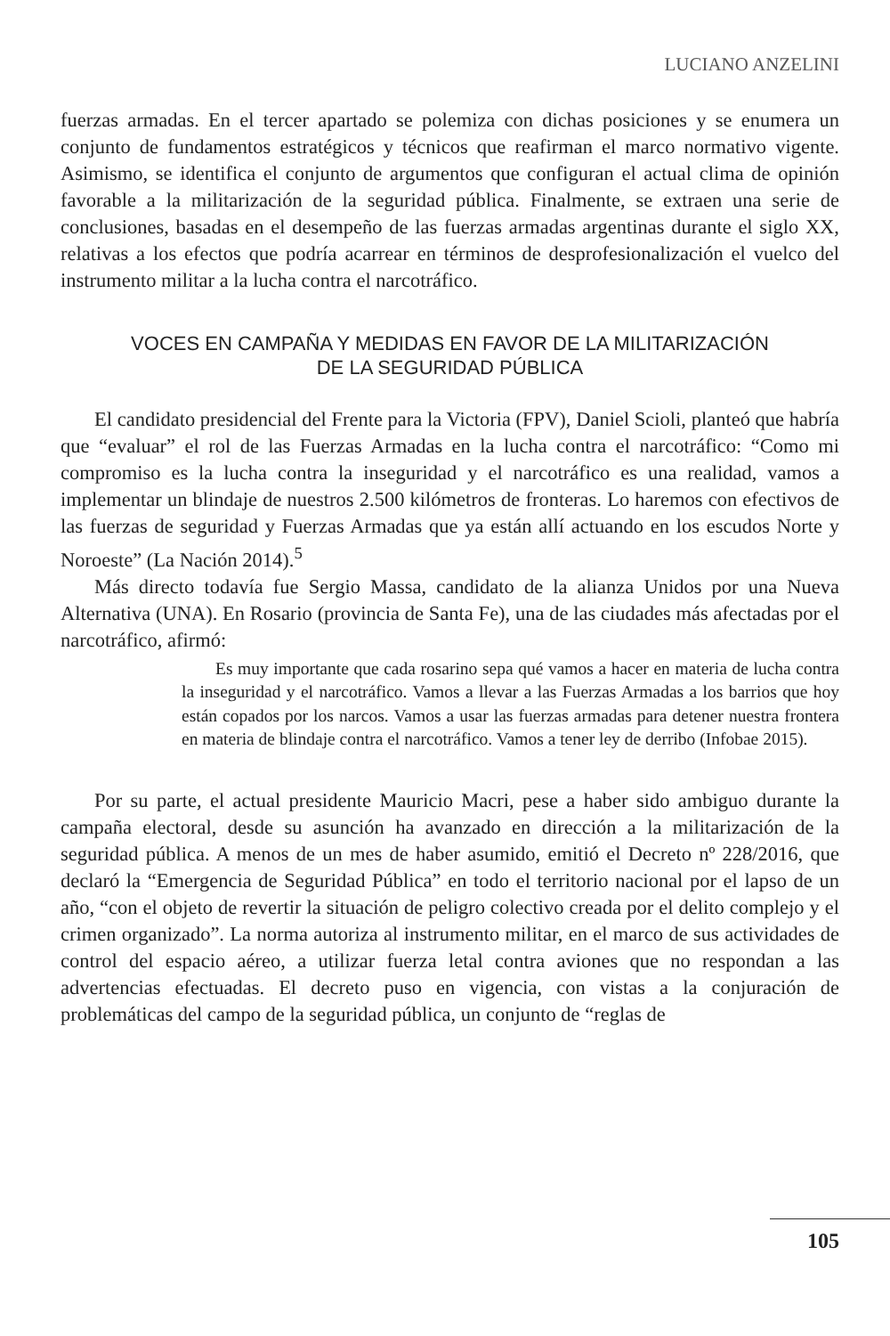LUCIANO ANZELINI
fuerzas armadas. En el tercer apartado se polemiza con dichas posiciones y se enumera un conjunto de fundamentos estratégicos y técnicos que reafirman el marco normativo vigente. Asimismo, se identifica el conjunto de argumentos que configuran el actual clima de opinión favorable a la militarización de la seguridad pública. Finalmente, se extraen una serie de conclusiones, basadas en el desempeño de las fuerzas armadas argentinas durante el siglo XX, relativas a los efectos que podría acarrear en términos de desprofesionalización el vuelco del instrumento militar a la lucha contra el narcotráfico.
VOCES EN CAMPAÑA Y MEDIDAS EN FAVOR DE LA MILITARIZACIÓN
DE LA SEGURIDAD PÚBLICA
El candidato presidencial del Frente para la Victoria (FPV), Daniel Scioli, planteó que habría que “evaluar” el rol de las Fuerzas Armadas en la lucha contra el narcotráfico: “Como mi compromiso es la lucha contra la inseguridad y el narcotráfico es una realidad, vamos a implementar un blindaje de nuestros 2.500 kilómetros de fronteras. Lo haremos con efectivos de las fuerzas de seguridad y Fuerzas Armadas que ya están allí actuando en los escudos Norte y Noroeste” (La Nación 2014).<sup>5</sup>
Más directo todavía fue Sergio Massa, candidato de la alianza Unidos por una Nueva Alternativa (UNA). En Rosario (provincia de Santa Fe), una de las ciudades más afectadas por el narcotráfico, afirmó:
Es muy importante que cada rosarino sepa qué vamos a hacer en materia de lucha contra la inseguridad y el narcotráfico. Vamos a llevar a las Fuerzas Armadas a los barrios que hoy están copados por los narcos. Vamos a usar las fuerzas armadas para detener nuestra frontera en materia de blindaje contra el narcotráfico. Vamos a tener ley de derribo (Infobae 2015).
Por su parte, el actual presidente Mauricio Macri, pese a haber sido ambiguo durante la campaña electoral, desde su asunción ha avanzado en dirección a la militarización de la seguridad pública. A menos de un mes de haber asumido, emitió el Decreto nº 228/2016, que declaró la “Emergencia de Seguridad Pública” en todo el territorio nacional por el lapso de un año, “con el objeto de revertir la situación de peligro colectivo creada por el delito complejo y el crimen organizado”. La norma autoriza al instrumento militar, en el marco de sus actividades de control del espacio aéreo, a utilizar fuerza letal contra aviones que no respondan a las advertencias efectuadas. El decreto puso en vigencia, con vistas a la conjuración de problemáticas del campo de la seguridad pública, un conjunto de “reglas de
105